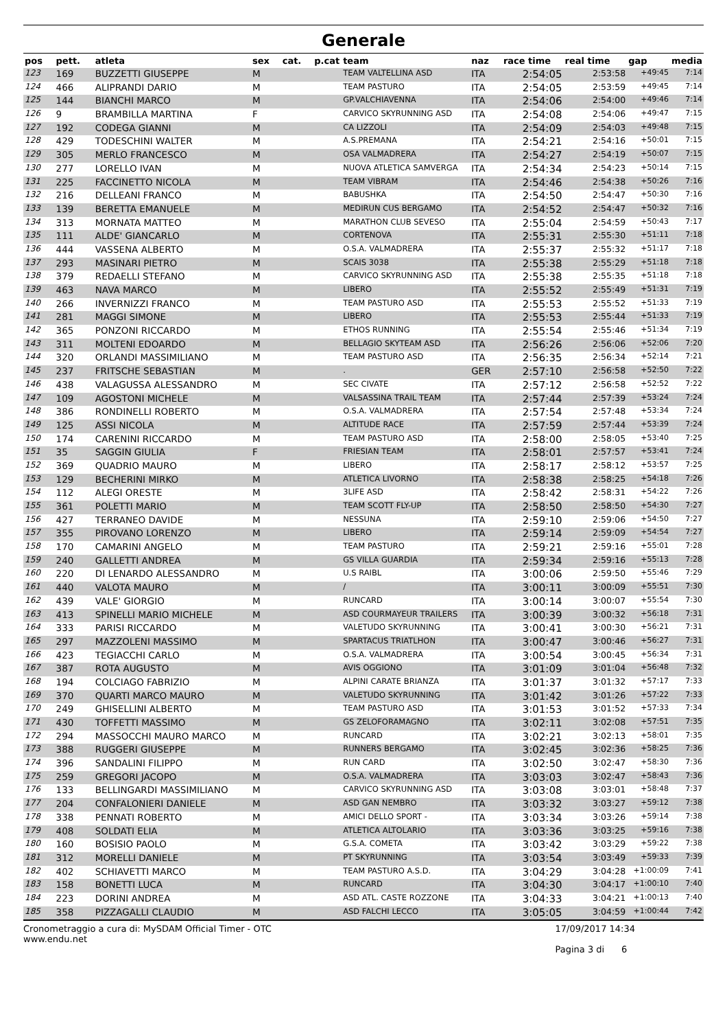Generale
| pos | pett. | atleta | sex | cat. | p.cat | team | naz | race time | real time | gap | media |
| --- | --- | --- | --- | --- | --- | --- | --- | --- | --- | --- | --- |
| 123 | 169 | BUZZETTI GIUSEPPE | M | | | TEAM VALTELLINA ASD | ITA | 2:54:05 | 2:53:58 | +49:45 | 7:14 |
| 124 | 466 | ALIPRANDI DARIO | M | | | TEAM PASTURO | ITA | 2:54:05 | 2:53:59 | +49:45 | 7:14 |
| 125 | 144 | BIANCHI MARCO | M | | | GP.VALCHIAVENNA | ITA | 2:54:06 | 2:54:00 | +49:46 | 7:14 |
| 126 | 9 | BRAMBILLA MARTINA | F | | | CARVICO SKYRUNNING ASD | ITA | 2:54:08 | 2:54:06 | +49:47 | 7:15 |
| 127 | 192 | CODEGA GIANNI | M | | | CA LIZZOLI | ITA | 2:54:09 | 2:54:03 | +49:48 | 7:15 |
| 128 | 429 | TODESCHINI WALTER | M | | | A.S.PREMANA | ITA | 2:54:21 | 2:54:16 | +50:01 | 7:15 |
| 129 | 305 | MERLO FRANCESCO | M | | | OSA VALMADRERA | ITA | 2:54:27 | 2:54:19 | +50:07 | 7:15 |
| 130 | 277 | LORELLO IVAN | M | | | NUOVA ATLETICA SAMVERGA | ITA | 2:54:34 | 2:54:23 | +50:14 | 7:15 |
| 131 | 225 | FACCINETTO NICOLA | M | | | TEAM VIBRAM | ITA | 2:54:46 | 2:54:38 | +50:26 | 7:16 |
| 132 | 216 | DELLEANI FRANCO | M | | | BABUSHKA | ITA | 2:54:50 | 2:54:47 | +50:30 | 7:16 |
| 133 | 139 | BERETTA EMANUELE | M | | | MEDIRUN CUS BERGAMO | ITA | 2:54:52 | 2:54:47 | +50:32 | 7:16 |
| 134 | 313 | MORNATA MATTEO | M | | | MARATHON CLUB SEVESO | ITA | 2:55:04 | 2:54:59 | +50:43 | 7:17 |
| 135 | 111 | ALDE' GIANCARLO | M | | | CORTENOVA | ITA | 2:55:31 | 2:55:30 | +51:11 | 7:18 |
| 136 | 444 | VASSENA ALBERTO | M | | | O.S.A. VALMADRERA | ITA | 2:55:37 | 2:55:32 | +51:17 | 7:18 |
| 137 | 293 | MASINARI PIETRO | M | | | SCAIS 3038 | ITA | 2:55:38 | 2:55:29 | +51:18 | 7:18 |
| 138 | 379 | REDAELLI STEFANO | M | | | CARVICO SKYRUNNING ASD | ITA | 2:55:38 | 2:55:35 | +51:18 | 7:18 |
| 139 | 463 | NAVA MARCO | M | | | LIBERO | ITA | 2:55:52 | 2:55:49 | +51:31 | 7:19 |
| 140 | 266 | INVERNIZZI FRANCO | M | | | TEAM PASTURO ASD | ITA | 2:55:53 | 2:55:52 | +51:33 | 7:19 |
| 141 | 281 | MAGGI SIMONE | M | | | LIBERO | ITA | 2:55:53 | 2:55:44 | +51:33 | 7:19 |
| 142 | 365 | PONZONI RICCARDO | M | | | ETHOS RUNNING | ITA | 2:55:54 | 2:55:46 | +51:34 | 7:19 |
| 143 | 311 | MOLTENI EDOARDO | M | | | BELLAGIO SKYTEAM ASD | ITA | 2:56:26 | 2:56:06 | +52:06 | 7:20 |
| 144 | 320 | ORLANDI MASSIMILIANO | M | | | TEAM PASTURO ASD | ITA | 2:56:35 | 2:56:34 | +52:14 | 7:21 |
| 145 | 237 | FRITSCHE SEBASTIAN | M | | | . | GER | 2:57:10 | 2:56:58 | +52:50 | 7:22 |
| 146 | 438 | VALAGUSSA ALESSANDRO | M | | | SEC CIVATE | ITA | 2:57:12 | 2:56:58 | +52:52 | 7:22 |
| 147 | 109 | AGOSTONI MICHELE | M | | | VALSASSINA TRAIL TEAM | ITA | 2:57:44 | 2:57:39 | +53:24 | 7:24 |
| 148 | 386 | RONDINELLI ROBERTO | M | | | O.S.A. VALMADRERA | ITA | 2:57:54 | 2:57:48 | +53:34 | 7:24 |
| 149 | 125 | ASSI NICOLA | M | | | ALTITUDE RACE | ITA | 2:57:59 | 2:57:44 | +53:39 | 7:24 |
| 150 | 174 | CARENINI RICCARDO | M | | | TEAM PASTURO ASD | ITA | 2:58:00 | 2:58:05 | +53:40 | 7:25 |
| 151 | 35 | SAGGIN GIULIA | F | | | FRIESIAN TEAM | ITA | 2:58:01 | 2:57:57 | +53:41 | 7:24 |
| 152 | 369 | QUADRIO MAURO | M | | | LIBERO | ITA | 2:58:17 | 2:58:12 | +53:57 | 7:25 |
| 153 | 129 | BECHERINI MIRKO | M | | | ATLETICA LIVORNO | ITA | 2:58:38 | 2:58:25 | +54:18 | 7:26 |
| 154 | 112 | ALEGI ORESTE | M | | | 3LIFE ASD | ITA | 2:58:42 | 2:58:31 | +54:22 | 7:26 |
| 155 | 361 | POLETTI MARIO | M | | | TEAM SCOTT FLY-UP | ITA | 2:58:50 | 2:58:50 | +54:30 | 7:27 |
| 156 | 427 | TERRANEO DAVIDE | M | | | NESSUNA | ITA | 2:59:10 | 2:59:06 | +54:50 | 7:27 |
| 157 | 355 | PIROVANO LORENZO | M | | | LIBERO | ITA | 2:59:14 | 2:59:09 | +54:54 | 7:27 |
| 158 | 170 | CAMARINI ANGELO | M | | | TEAM PASTURO | ITA | 2:59:21 | 2:59:16 | +55:01 | 7:28 |
| 159 | 240 | GALLETTI ANDREA | M | | | GS VILLA GUARDIA | ITA | 2:59:34 | 2:59:16 | +55:13 | 7:28 |
| 160 | 220 | DI LENARDO ALESSANDRO | M | | | U.S RAIBL | ITA | 3:00:06 | 2:59:50 | +55:46 | 7:29 |
| 161 | 440 | VALOTA MAURO | M | | | / | ITA | 3:00:11 | 3:00:09 | +55:51 | 7:30 |
| 162 | 439 | VALE' GIORGIO | M | | | RUNCARD | ITA | 3:00:14 | 3:00:07 | +55:54 | 7:30 |
| 163 | 413 | SPINELLI MARIO MICHELE | M | | | ASD COURMAYEUR TRAILERS | ITA | 3:00:39 | 3:00:32 | +56:18 | 7:31 |
| 164 | 333 | PARISI RICCARDO | M | | | VALETUDO SKYRUNNING | ITA | 3:00:41 | 3:00:30 | +56:21 | 7:31 |
| 165 | 297 | MAZZOLENI MASSIMO | M | | | SPARTACUS TRIATLHON | ITA | 3:00:47 | 3:00:46 | +56:27 | 7:31 |
| 166 | 423 | TEGIACCHI CARLO | M | | | O.S.A. VALMADRERA | ITA | 3:00:54 | 3:00:45 | +56:34 | 7:31 |
| 167 | 387 | ROTA AUGUSTO | M | | | AVIS OGGIONO | ITA | 3:01:09 | 3:01:04 | +56:48 | 7:32 |
| 168 | 194 | COLCIAGO FABRIZIO | M | | | ALPINI CARATE BRIANZA | ITA | 3:01:37 | 3:01:32 | +57:17 | 7:33 |
| 169 | 370 | QUARTI MARCO MAURO | M | | | VALETUDO SKYRUNNING | ITA | 3:01:42 | 3:01:26 | +57:22 | 7:33 |
| 170 | 249 | GHISELLINI ALBERTO | M | | | TEAM PASTURO ASD | ITA | 3:01:53 | 3:01:52 | +57:33 | 7:34 |
| 171 | 430 | TOFFETTI MASSIMO | M | | | GS ZELOFORAMAGNO | ITA | 3:02:11 | 3:02:08 | +57:51 | 7:35 |
| 172 | 294 | MASSOCCHI MAURO MARCO | M | | | RUNCARD | ITA | 3:02:21 | 3:02:13 | +58:01 | 7:35 |
| 173 | 388 | RUGGERI GIUSEPPE | M | | | RUNNERS BERGAMO | ITA | 3:02:45 | 3:02:36 | +58:25 | 7:36 |
| 174 | 396 | SANDALINI FILIPPO | M | | | RUN CARD | ITA | 3:02:50 | 3:02:47 | +58:30 | 7:36 |
| 175 | 259 | GREGORI JACOPO | M | | | O.S.A. VALMADRERA | ITA | 3:03:03 | 3:02:47 | +58:43 | 7:36 |
| 176 | 133 | BELLINGARDI MASSIMILIANO | M | | | CARVICO SKYRUNNING ASD | ITA | 3:03:08 | 3:03:01 | +58:48 | 7:37 |
| 177 | 204 | CONFALONIERI DANIELE | M | | | ASD GAN NEMBRO | ITA | 3:03:32 | 3:03:27 | +59:12 | 7:38 |
| 178 | 338 | PENNATI ROBERTO | M | | | AMICI DELLO SPORT - | ITA | 3:03:34 | 3:03:26 | +59:14 | 7:38 |
| 179 | 408 | SOLDATI ELIA | M | | | ATLETICA ALTOLARIO | ITA | 3:03:36 | 3:03:25 | +59:16 | 7:38 |
| 180 | 160 | BOSISIO PAOLO | M | | | G.S.A. COMETA | ITA | 3:03:42 | 3:03:29 | +59:22 | 7:38 |
| 181 | 312 | MORELLI DANIELE | M | | | PT SKYRUNNING | ITA | 3:03:54 | 3:03:49 | +59:33 | 7:39 |
| 182 | 402 | SCHIAVETTI MARCO | M | | | TEAM PASTURO A.S.D. | ITA | 3:04:29 | 3:04:28 | +1:00:09 | 7:41 |
| 183 | 158 | BONETTI LUCA | M | | | RUNCARD | ITA | 3:04:30 | 3:04:17 | +1:00:10 | 7:40 |
| 184 | 223 | DORINI ANDREA | M | | | ASD ATL. CASTE ROZZONE | ITA | 3:04:33 | 3:04:21 | +1:00:13 | 7:40 |
| 185 | 358 | PIZZAGALLI CLAUDIO | M | | | ASD FALCHI LECCO | ITA | 3:05:05 | 3:04:59 | +1:00:44 | 7:42 |
Cronometraggio a cura di: MySDAM Official Timer - OTC
www.endu.net
17/09/2017 14:34
Pagina 3 di 6